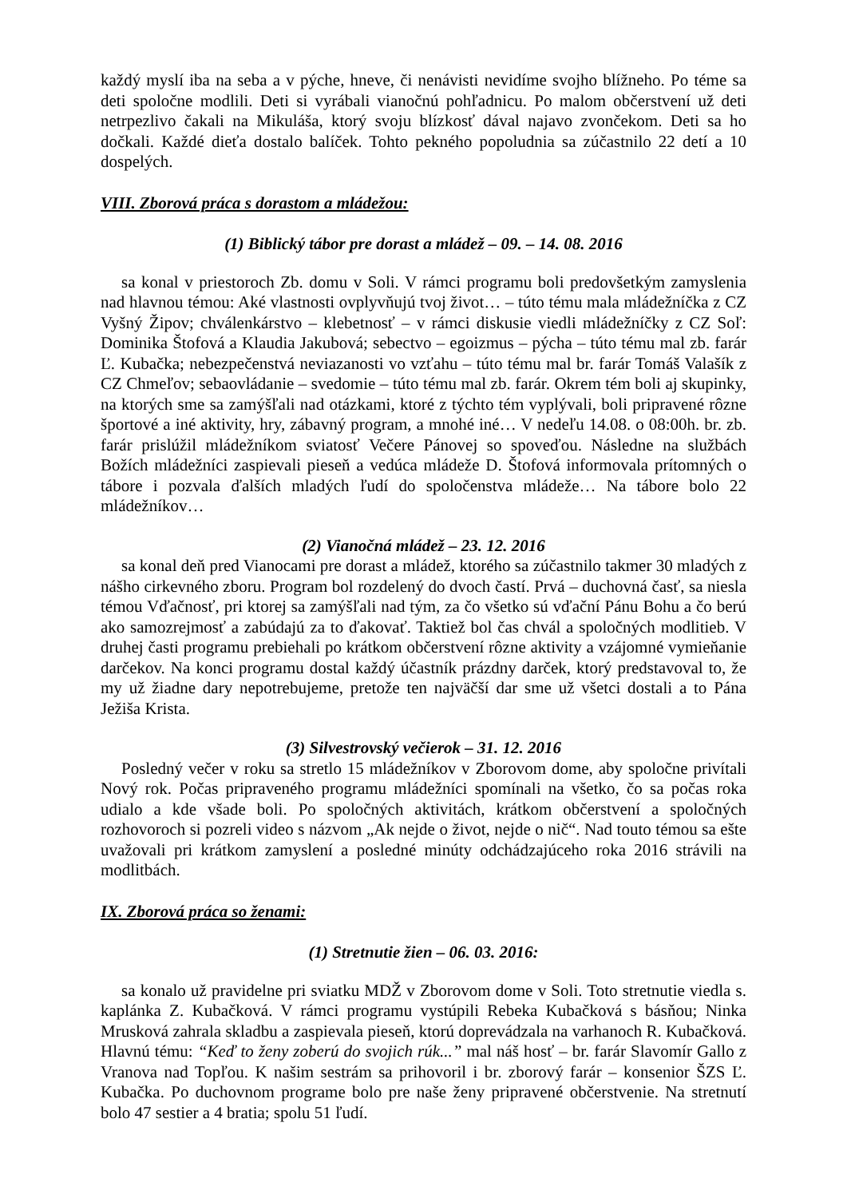každý myslí iba na seba a v pýche, hneve, či nenávisti nevidíme svojho blížneho. Po téme sa deti spoločne modlili. Deti si vyrábali vianočnú pohľadnicu. Po malom občerstvení už deti netrpezlivo čakali na Mikuláša, ktorý svoju blízkosť dával najavo zvončekom. Deti sa ho dočkali. Každé dieťa dostalo balíček. Tohto pekného popoludnia sa zúčastnilo 22 detí a 10 dospelých.
VIII. Zborová práca s dorastom a mládežou:
(1) Biblický tábor pre dorast a mládež – 09. – 14. 08. 2016
sa konal v priestoroch Zb. domu v Soli. V rámci programu boli predovšetkým zamyslenia nad hlavnou témou: Aké vlastnosti ovplyvňujú tvoj život… – túto tému mala mládežníčka z CZ Vyšný Žipov; chválenkárstvo – klebetnosť – v rámci diskusie viedli mládežníčky z CZ Soľ: Dominika Štofová a Klaudia Jakubová; sebectvo – egoizmus – pýcha – túto tému mal zb. farár Ľ. Kubačka; nebezpečenstvá neviazanosti vo vzťahu – túto tému mal br. farár Tomáš Valašík z CZ Chmeľov; sebaovládanie – svedomie – túto tému mal zb. farár. Okrem tém boli aj skupinky, na ktorých sme sa zamýšľali nad otázkami, ktoré z týchto tém vyplývali, boli pripravené rôzne športové a iné aktivity, hry, zábavný program, a mnohé iné… V nedeľu 14.08. o 08:00h. br. zb. farár prislúžil mládežníkom sviatosť Večere Pánovej so spoveďou. Následne na službách Božích mládežníci zaspievali pieseň a vedúca mládeže D. Štofová informovala prítomných o tábore i pozvala ďalších mladých ľudí do spoločenstva mládeže… Na tábore bolo 22 mládežníkov…
(2) Vianočná mládež – 23. 12. 2016
sa konal deň pred Vianocami pre dorast a mládež, ktorého sa zúčastnilo takmer 30 mladých z nášho cirkevného zboru. Program bol rozdelený do dvoch častí. Prvá – duchovná časť, sa niesla témou Vďačnosť, pri ktorej sa zamýšľali nad tým, za čo všetko sú vďační Pánu Bohu a čo berú ako samozrejmosť a zabúdajú za to ďakovať. Taktiež bol čas chvál a spoločných modlitieb. V druhej časti programu prebiehali po krátkom občerstvení rôzne aktivity a vzájomné vymieňanie darčekov. Na konci programu dostal každý účastník prázdny darček, ktorý predstavoval to, že my už žiadne dary nepotrebujeme, pretože ten najväčší dar sme už všetci dostali a to Pána Ježiša Krista.
(3) Silvestrovský večierok – 31. 12. 2016
Posledný večer v roku sa stretlo 15 mládežníkov v Zborovom dome, aby spoločne privítali Nový rok. Počas pripraveného programu mládežníci spomínali na všetko, čo sa počas roka udialo a kde všade boli. Po spoločných aktivitách, krátkom občerstvení a spoločných rozhovoroch si pozreli video s názvom „Ak nejde o život, nejde o nič“. Nad touto témou sa ešte uvažovali pri krátkom zamyslení a posledné minúty odchádzajúceho roka 2016 strávili na modlitbách.
IX. Zborová práca so ženami:
(1) Stretnutie žien – 06. 03. 2016:
sa konalo už pravidelne pri sviatku MDŽ v Zborovom dome v Soli. Toto stretnutie viedla s. kaplánka Z. Kubačková. V rámci programu vystúpili Rebeka Kubačková s básňou; Ninka Mrusková zahrala skladbu a zaspievala pieseň, ktorú doprevádzala na varhanoch R. Kubačková. Hlavnú tému: “Keď to ženy zoberú do svojich rúk...” mal náš hosť – br. farár Slavomír Gallo z Vranova nad Topľou. K našim sestrám sa prihovoril i br. zborový farár – konsenior ŠZS Ľ. Kubačka. Po duchovnom programe bolo pre naše ženy pripravené občerstvenie. Na stretnutí bolo 47 sestier a 4 bratia; spolu 51 ľudí.